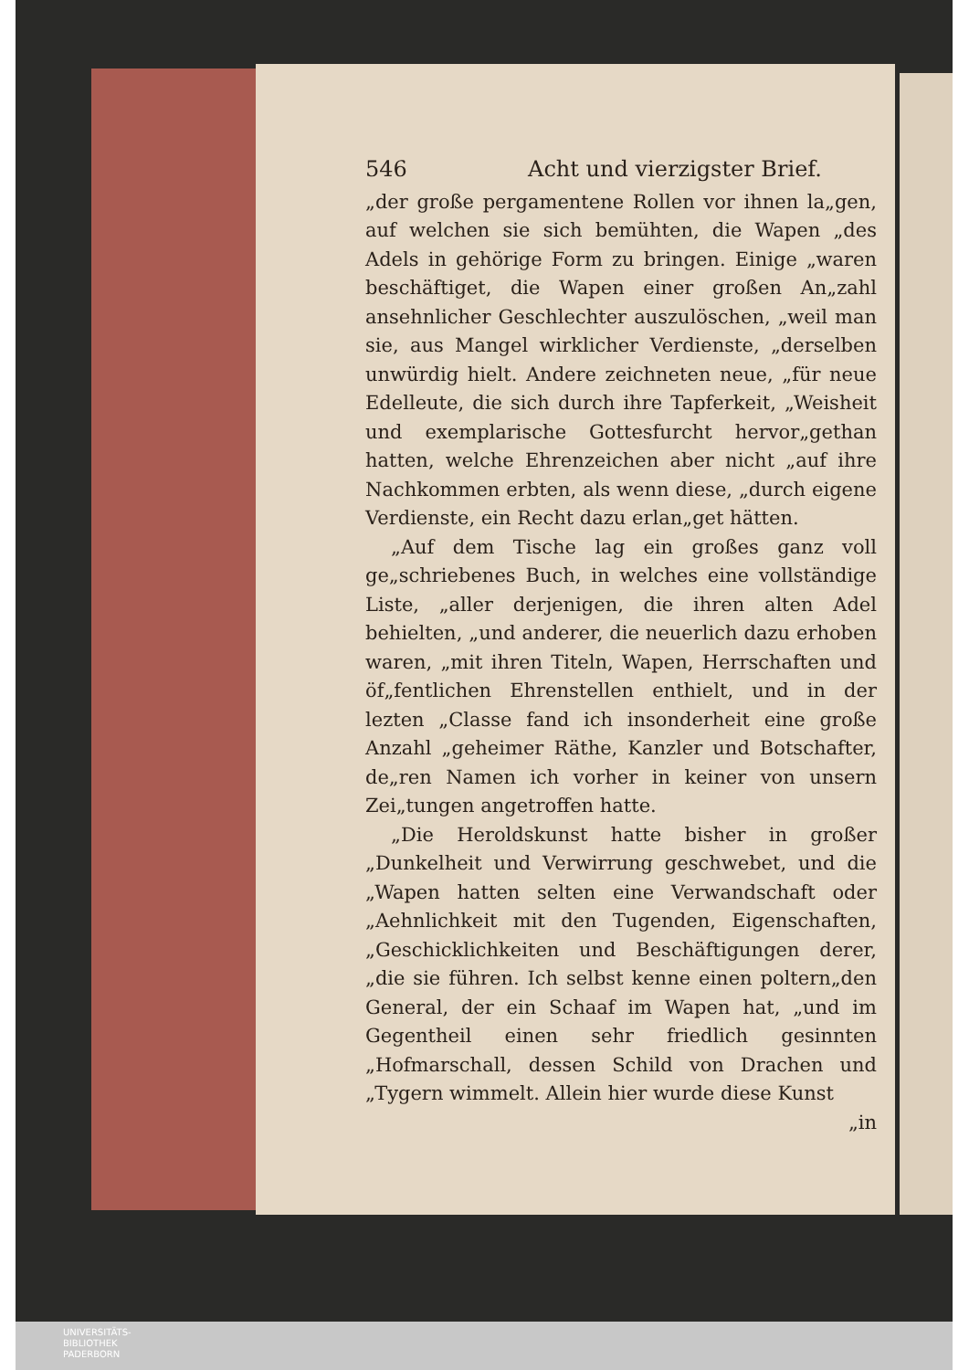546 Acht und vierzigster Brief.
„der große pergamentene Rollen vor ihnen la„gen, auf welchen sie sich bemühten, die Wapen „des Adels in gehörige Form zu bringen. Einige „waren beschäftiget, die Wapen einer großen An„zahl ansehnlicher Geschlechter auszulöschen, „weil man sie, aus Mangel wirklicher Verdienste, „derselben unwürdig hielt. Andere zeichneten neue, „für neue Edelleute, die sich durch ihre Tapferkeit, „Weisheit und exemplarische Gottesfurcht hervor„gethan hatten, welche Ehrenzeichen aber nicht „auf ihre Nachkommen erbten, als wenn diese, „durch eigene Verdienste, ein Recht dazu erlan„get hätten.
„Auf dem Tische lag ein großes ganz voll ge„schriebenes Buch, in welches eine vollständige Liste, „aller derjenigen, die ihren alten Adel behielten, „und anderer, die neuerlich dazu erhoben waren, „mit ihren Titeln, Wapen, Herrschaften und öf„fentlichen Ehrenstellen enthielt, und in der lezten „Classe fand ich insonderheit eine große Anzahl „geheimer Räthe, Kanzler und Botschafter, de„ren Namen ich vorher in keiner von unsern Zei„tungen angetroffen hatte.
„Die Heroldskunst hatte bisher in großer „Dunkelheit und Verwirrung geschwebet, und die „Wapen hatten selten eine Verwandschaft oder „Aehnlichkeit mit den Tugenden, Eigenschaften, „Geschicklichkeiten und Beschäftigungen derer, „die sie führen. Ich selbst kenne einen poltern„den General, der ein Schaaf im Wapen hat, „und im Gegentheil einen sehr friedlich gesinnten „Hofmarschall, dessen Schild von Drachen und „Tygern wimmelt. Allein hier wurde diese Kunst
„in
UNIVERSITÄTS-
BIBLIOTHEK
PADERBORN